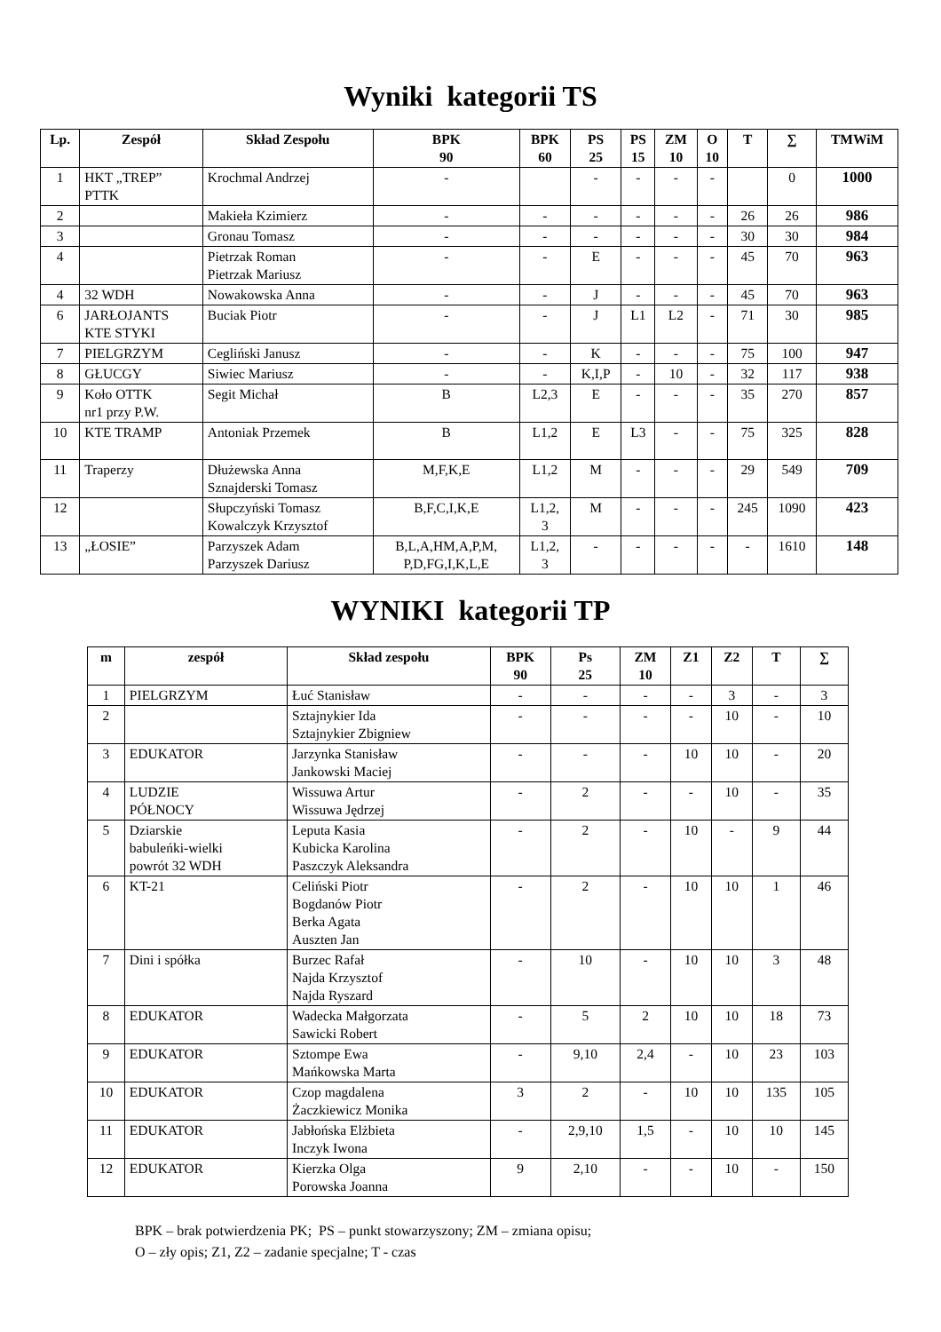Wyniki kategorii TS
| Lp. | Zespół | Skład Zespołu | BPK 90 | BPK 60 | PS 25 | PS 15 | ZM 10 | O 10 | T | ∑ | TMWiM |
| --- | --- | --- | --- | --- | --- | --- | --- | --- | --- | --- | --- |
| 1 | HKT „TREP” PTTK | Krochmal Andrzej | - | | - | - | - | - | | 0 | 1000 |
| 2 | | Makieła Kzimierz | - | - | - | - | - | - | 26 | 26 | 986 |
| 3 | | Gronau Tomasz | - | - | - | - | - | - | 30 | 30 | 984 |
| 4 | | Pietrzak Roman Pietrzak Mariusz | - | - | E | - | - | - | 45 | 70 | 963 |
| 4 | 32 WDH | Nowakowska Anna | - | - | J | - | - | - | 45 | 70 | 963 |
| 6 | JARŁOJANTS KTE STYKI | Buciak Piotr | - | - | J | L1 | L2 | - | 71 | 30 | 985 |
| 7 | PIELGRZYM | Cegliński Janusz | - | - | K | - | - | - | 75 | 100 | 947 |
| 8 | GŁUCGY | Siwiec Mariusz | - | - | K,I,P | - | 10 | - | 32 | 117 | 938 |
| 9 | Koło OTTK nr1 przy P.W. | Segit Michał | B | L2,3 | E | - | - | - | 35 | 270 | 857 |
| 10 | KTE TRAMP | Antoniak Przemek | B | L1,2 | E | L3 | - | - | 75 | 325 | 828 |
| 11 | Traperzy | Dłużewska Anna Sznajderski Tomasz | M,F,K,E | L1,2 | M | - | - | - | 29 | 549 | 709 |
| 12 | | Słupczyński Tomasz Kowalczyk Krzysztof | B,F,C,I,K,E | L1,2, 3 | M | - | - | - | 245 | 1090 | 423 |
| 13 | „ŁOSIE” | Parzyszek Adam Parzyszek Dariusz | B,L,A,HM,A,P,M, P,D,FG,I,K,L,E | L1,2, 3 | - | - | - | - | - | 1610 | 148 |
WYNIKI kategorii TP
| m | zespół | Skład zespołu | BPK 90 | Ps 25 | ZM 10 | Z1 | Z2 | T | ∑ |
| --- | --- | --- | --- | --- | --- | --- | --- | --- | --- |
| 1 | PIELGRZYM | Łuć Stanisław | - | - | - | - | 3 | - | 3 |
| 2 | | Sztajnykier Ida Sztajnykier Zbigniew | - | - | - | - | 10 | - | 10 |
| 3 | EDUKATOR | Jarzynka Stanisław Jankowski Maciej | - | - | - | 10 | 10 | - | 20 |
| 4 | LUDZIE PÓŁNOCY | Wissuwa Artur Wissuwa Jędrzej | - | 2 | - | - | 10 | - | 35 |
| 5 | Dziarskie babuleńki-wielki powrót 32 WDH | Leputa Kasia Kubicka Karolina Paszczyk Aleksandra | - | 2 | - | 10 | - | 9 | 44 |
| 6 | KT-21 | Celiński Piotr Bogdanów Piotr Berka Agata Auszten Jan | - | 2 | - | 10 | 10 | 1 | 46 |
| 7 | Dini i spółka | Burzec Rafał Najda Krzysztof Najda Ryszard | - | 10 | - | 10 | 10 | 3 | 48 |
| 8 | EDUKATOR | Wadecka Małgorzata Sawicki Robert | - | 5 | 2 | 10 | 10 | 18 | 73 |
| 9 | EDUKATOR | Sztompe Ewa Mańkowska Marta | - | 9,10 | 2,4 | - | 10 | 23 | 103 |
| 10 | EDUKATOR | Czop magdalena Żaczkiewicz Monika | 3 | 2 | - | 10 | 10 | 135 | 105 |
| 11 | EDUKATOR | Jabłońska Elżbieta Inczyk Iwona | - | 2,9,10 | 1,5 | - | 10 | 10 | 145 |
| 12 | EDUKATOR | Kierzka Olga Porowska Joanna | 9 | 2,10 | - | - | 10 | - | 150 |
BPK – brak potwierdzenia PK; PS – punkt stowarzyszony; ZM – zmiana opisu;
O – zły opis; Z1, Z2 – zadanie specjalne; T - czas